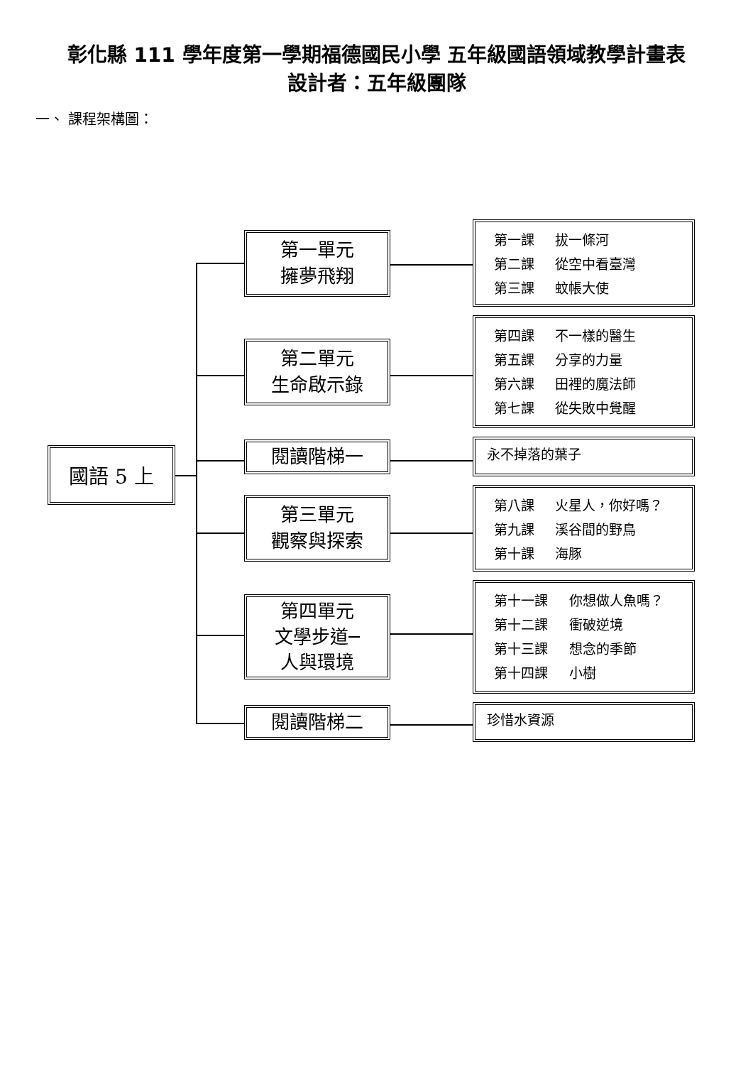彰化縣 111 學年度第一學期福德國民小學 五年級國語領域教學計畫表
設計者：五年級團隊
一、 課程架構圖：
國語 5 上
第一單元
擁夢飛翔
第一課 拔一條河
第二課 從空中看臺灣
第三課 蚊帳大使
第二單元
生命啟示錄
第四課 不一樣的醫生
第五課 分享的力量
第六課 田裡的魔法師
第七課 從失敗中覺醒
閱讀階梯一
永不掉落的葉子
第三單元
觀察與探索
第八課 火星人，你好嗎？
第九課 溪谷間的野鳥
第十課 海豚
第四單元
文學步道─
人與環境
第十一課 你想做人魚嗎？
第十二課 衝破逆境
第十三課 想念的季節
第十四課 小樹
閱讀階梯二
珍惜水資源